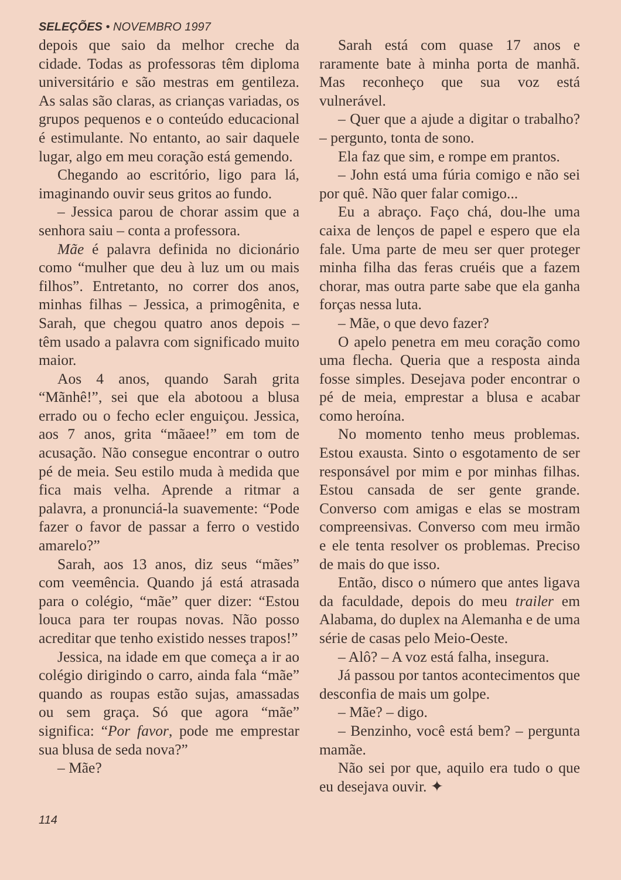SELEÇÕES • NOVEMBRO 1997
depois que saio da melhor creche da cidade. Todas as professoras têm diploma universitário e são mestras em gentileza. As salas são claras, as crianças variadas, os grupos pequenos e o conteúdo educacional é estimulante. No entanto, ao sair daquele lugar, algo em meu coração está gemendo.
Chegando ao escritório, ligo para lá, imaginando ouvir seus gritos ao fundo.
– Jessica parou de chorar assim que a senhora saiu – conta a professora.
Mãe é palavra definida no dicionário como “mulher que deu à luz um ou mais filhos”. Entretanto, no correr dos anos, minhas filhas – Jessica, a primogênita, e Sarah, que chegou quatro anos depois – têm usado a palavra com significado muito maior.
Aos 4 anos, quando Sarah grita “Mãnhê!”, sei que ela abotoou a blusa errado ou o fecho ecler enguiçou. Jessica, aos 7 anos, grita “mãaee!” em tom de acusação. Não consegue encontrar o outro pé de meia. Seu estilo muda à medida que fica mais velha. Aprende a ritmar a palavra, a pronunciá-la suavemente: “Pode fazer o favor de passar a ferro o vestido amarelo?”
Sarah, aos 13 anos, diz seus “mães” com veemência. Quando já está atrasada para o colégio, “mãe” quer dizer: “Estou louca para ter roupas novas. Não posso acreditar que tenho existido nesses trapos!”
Jessica, na idade em que começa a ir ao colégio dirigindo o carro, ainda fala “mãe” quando as roupas estão sujas, amassadas ou sem graça. Só que agora “mãe” significa: “Por favor, pode me emprestar sua blusa de seda nova?”
– Mãe?
Sarah está com quase 17 anos e raramente bate à minha porta de manhã. Mas reconheço que sua voz está vulnerável.
– Quer que a ajude a digitar o trabalho? – pergunto, tonta de sono.
Ela faz que sim, e rompe em prantos.
– John está uma fúria comigo e não sei por quê. Não quer falar comigo...
Eu a abraço. Faço chá, dou-lhe uma caixa de lenços de papel e espero que ela fale. Uma parte de meu ser quer proteger minha filha das feras cruéis que a fazem chorar, mas outra parte sabe que ela ganha forças nessa luta.
– Mãe, o que devo fazer?
O apelo penetra em meu coração como uma flecha. Queria que a resposta ainda fosse simples. Desejava poder encontrar o pé de meia, emprestar a blusa e acabar como heroína.
No momento tenho meus problemas. Estou exausta. Sinto o esgotamento de ser responsável por mim e por minhas filhas. Estou cansada de ser gente grande. Converso com amigas e elas se mostram compreensivas. Converso com meu irmão e ele tenta resolver os problemas. Preciso de mais do que isso.
Então, disco o número que antes ligava da faculdade, depois do meu trailer em Alabama, do duplex na Alemanha e de uma série de casas pelo Meio-Oeste.
– Alô? – A voz está falha, insegura.
Já passou por tantos acontecimentos que desconfia de mais um golpe.
– Mãe? – digo.
– Benzinho, você está bem? – pergunta mamãe.
Não sei por que, aquilo era tudo o que eu desejava ouvir. ✦
114